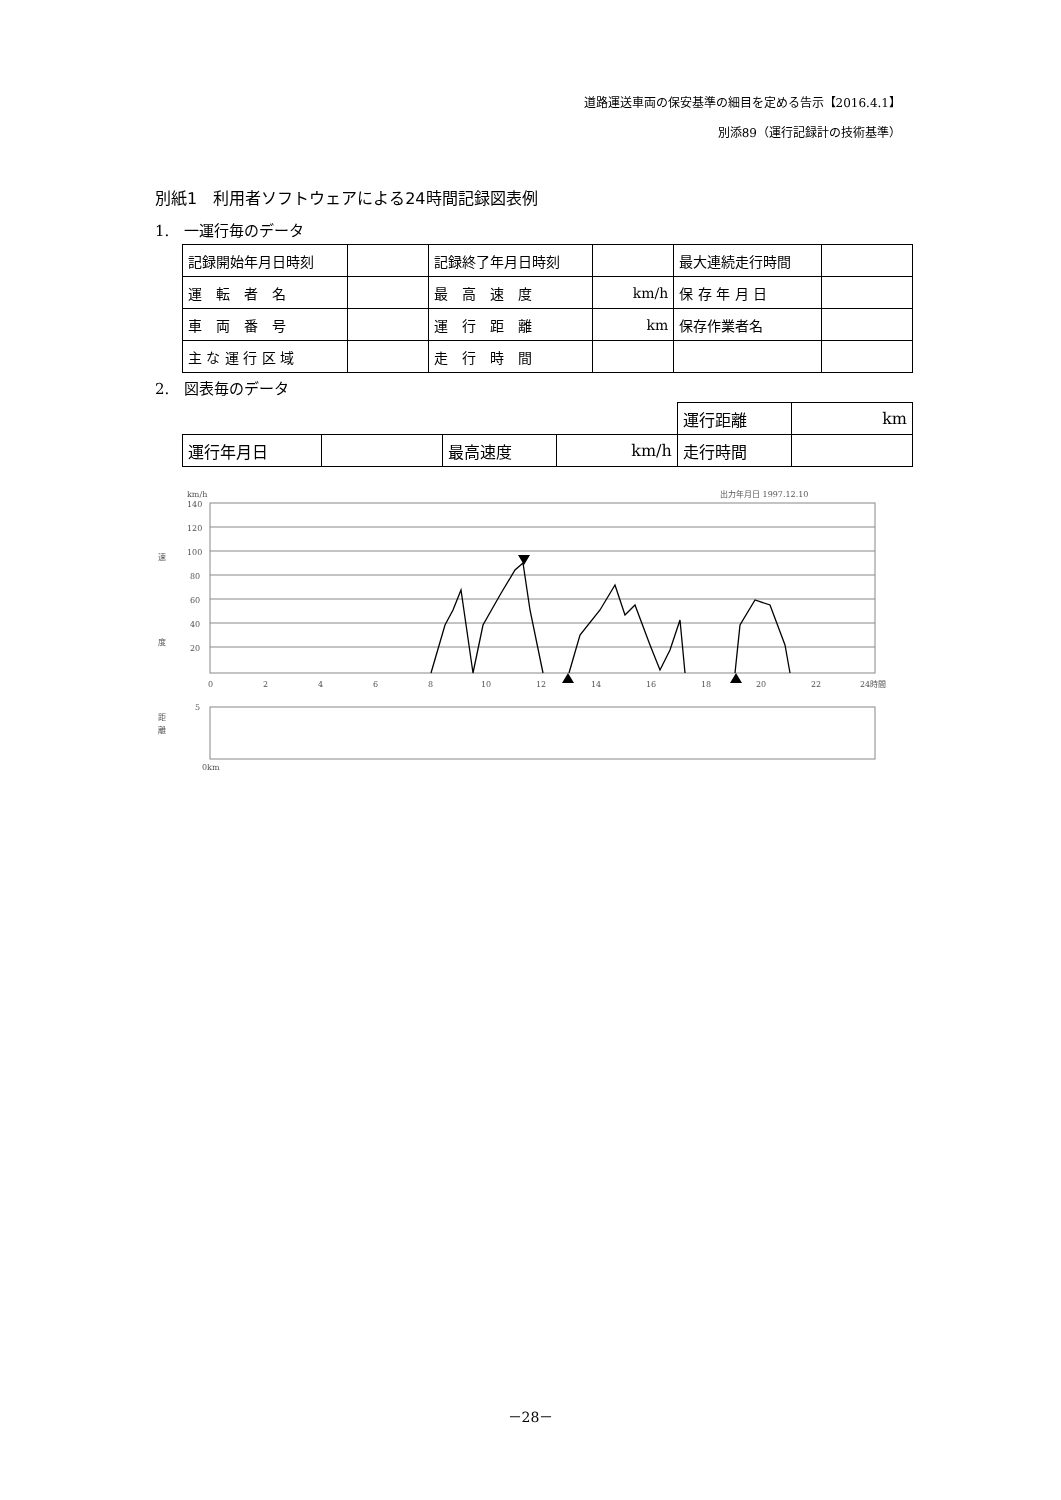道路運送車両の保安基準の細目を定める告示【2016.4.1】
別添89（運行記録計の技術基準）
別紙1　利用者ソフトウェアによる24時間記録図表例
1.　一運行毎のデータ
| 記録開始年月日時刻 | | 記録終了年月日時刻 | | 最大連続走行時間 | |
| 運 転 者 名 | | 最 高 速 度 | km/h | 保 存 年 月 日 | |
| 車 両 番 号 | | 運 行 距 離 | km | 保存作業者名 | |
| 主 な 運 行 区 域 | | 走 行 時 間 | | | |
2.　図表毎のデータ
| | | | | 運行距離 | km |
| 運行年月日 | | 最高速度 | km/h | 走行時間 | |
km/h
出力年月日 1997.12.10
速
度
距
離
140
120
100
80
60
40
20
0
2
4
6
8
10
12
14
16
18
20
22
24時間
5
0km
－28－